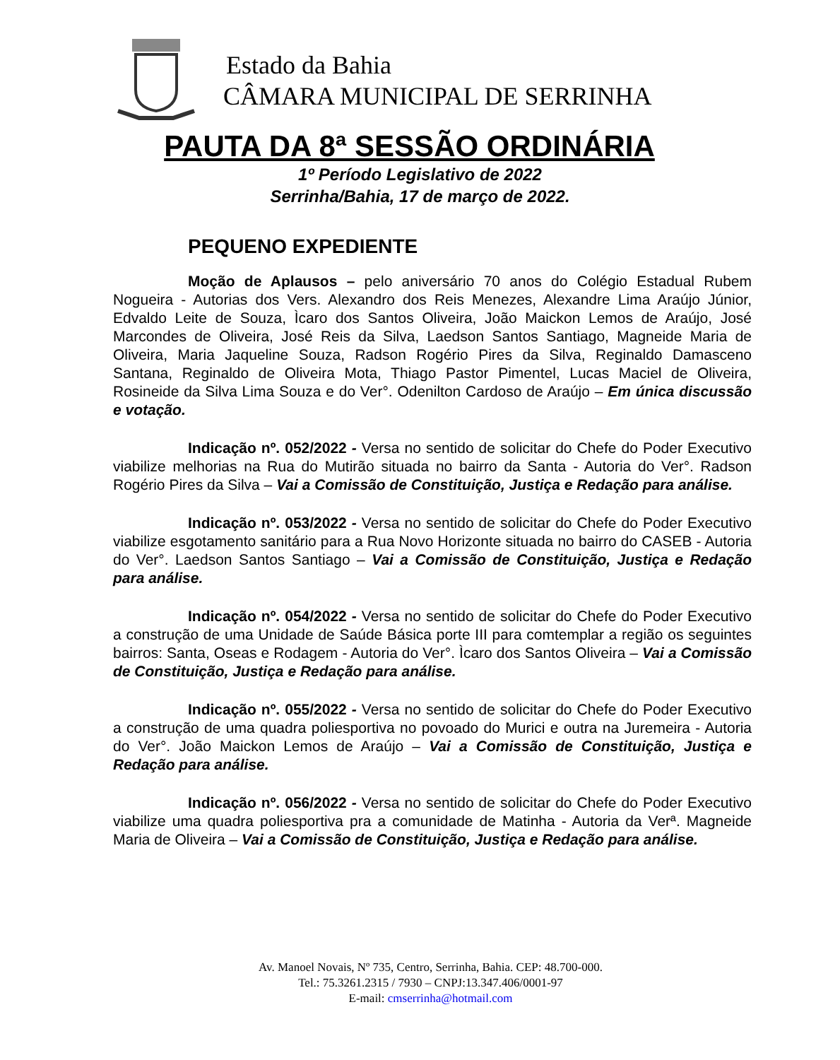Estado da Bahia
CÂMARA MUNICIPAL DE SERRINHA
PAUTA DA 8ª SESSÃO ORDINÁRIA
1º Período Legislativo de 2022
Serrinha/Bahia, 17 de março de 2022.
PEQUENO EXPEDIENTE
Moção de Aplausos – pelo aniversário 70 anos do Colégio Estadual Rubem Nogueira - Autorias dos Vers. Alexandro dos Reis Menezes, Alexandre Lima Araújo Júnior, Edvaldo Leite de Souza, Ìcaro dos Santos Oliveira, João Maickon Lemos de Araújo, José Marcondes de Oliveira, José Reis da Silva, Laedson Santos Santiago, Magneide Maria de Oliveira, Maria Jaqueline Souza, Radson Rogério Pires da Silva, Reginaldo Damasceno Santana, Reginaldo de Oliveira Mota, Thiago Pastor Pimentel, Lucas Maciel de Oliveira, Rosineide da Silva Lima Souza e do Ver°. Odenilton Cardoso de Araújo – Em única discussão e votação.
Indicação nº. 052/2022 - Versa no sentido de solicitar do Chefe do Poder Executivo viabilize melhorias na Rua do Mutirão situada no bairro da Santa - Autoria do Ver°. Radson Rogério Pires da Silva – Vai a Comissão de Constituição, Justiça e Redação para análise.
Indicação nº. 053/2022 - Versa no sentido de solicitar do Chefe do Poder Executivo viabilize esgotamento sanitário para a Rua Novo Horizonte situada no bairro do CASEB - Autoria do Ver°. Laedson Santos Santiago – Vai a Comissão de Constituição, Justiça e Redação para análise.
Indicação nº. 054/2022 - Versa no sentido de solicitar do Chefe do Poder Executivo a construção de uma Unidade de Saúde Básica porte III para comtemplar a região os seguintes bairros: Santa, Oseas e Rodagem - Autoria do Ver°. Ìcaro dos Santos Oliveira – Vai a Comissão de Constituição, Justiça e Redação para análise.
Indicação nº. 055/2022 - Versa no sentido de solicitar do Chefe do Poder Executivo a construção de uma quadra poliesportiva no povoado do Murici e outra na Juremeira - Autoria do Ver°. João Maickon Lemos de Araújo – Vai a Comissão de Constituição, Justiça e Redação para análise.
Indicação nº. 056/2022 - Versa no sentido de solicitar do Chefe do Poder Executivo viabilize uma quadra poliesportiva pra a comunidade de Matinha - Autoria da Verª. Magneide Maria de Oliveira – Vai a Comissão de Constituição, Justiça e Redação para análise.
Av. Manoel Novais, Nº 735, Centro, Serrinha, Bahia. CEP: 48.700-000.
Tel.: 75.3261.2315 / 7930 – CNPJ:13.347.406/0001-97
E-mail: cmserrinha@hotmail.com